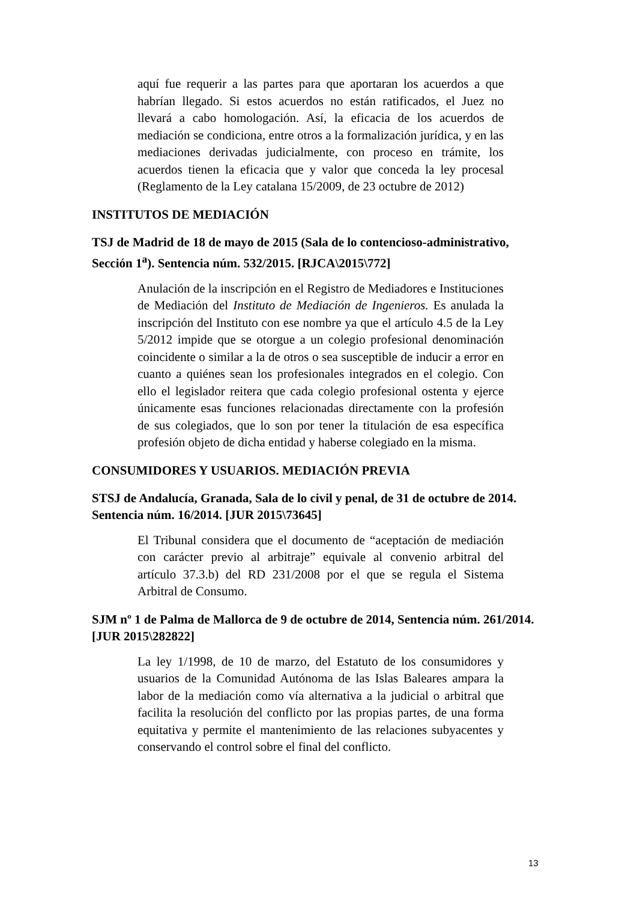aquí fue requerir a las partes para que aportaran los acuerdos a que habrían llegado. Si estos acuerdos no están ratificados, el Juez no llevará a cabo homologación. Así, la eficacia de los acuerdos de mediación se condiciona, entre otros a la formalización jurídica, y en las mediaciones derivadas judicialmente, con proceso en trámite, los acuerdos tienen la eficacia que y valor que conceda la ley procesal (Reglamento de la Ley catalana 15/2009, de 23 octubre de 2012)
INSTITUTOS DE MEDIACIÓN
TSJ de Madrid de 18 de mayo de 2015 (Sala de lo contencioso-administrativo, Sección 1<sup>a</sup>). Sentencia núm. 532/2015. [RJCA\2015\772]
Anulación de la inscripción en el Registro de Mediadores e Instituciones de Mediación del Instituto de Mediación de Ingenieros. Es anulada la inscripción del Instituto con ese nombre ya que el artículo 4.5 de la Ley 5/2012 impide que se otorgue a un colegio profesional denominación coincidente o similar a la de otros o sea susceptible de inducir a error en cuanto a quiénes sean los profesionales integrados en el colegio. Con ello el legislador reitera que cada colegio profesional ostenta y ejerce únicamente esas funciones relacionadas directamente con la profesión de sus colegiados, que lo son por tener la titulación de esa específica profesión objeto de dicha entidad y haberse colegiado en la misma.
CONSUMIDORES Y USUARIOS. MEDIACIÓN PREVIA
STSJ de Andalucía, Granada, Sala de lo civil y penal, de 31 de octubre de 2014. Sentencia núm. 16/2014. [JUR 2015\73645]
El Tribunal considera que el documento de “aceptación de mediación con carácter previo al arbitraje” equivale al convenio arbitral del artículo 37.3.b) del RD 231/2008 por el que se regula el Sistema Arbitral de Consumo.
SJM nº 1 de Palma de Mallorca de 9 de octubre de 2014, Sentencia núm. 261/2014. [JUR 2015\282822]
La ley 1/1998, de 10 de marzo, del Estatuto de los consumidores y usuarios de la Comunidad Autónoma de las Islas Baleares ampara la labor de la mediación como vía alternativa a la judicial o arbitral que facilita la resolución del conflicto por las propias partes, de una forma equitativa y permite el mantenimiento de las relaciones subyacentes y conservando el control sobre el final del conflicto.
13